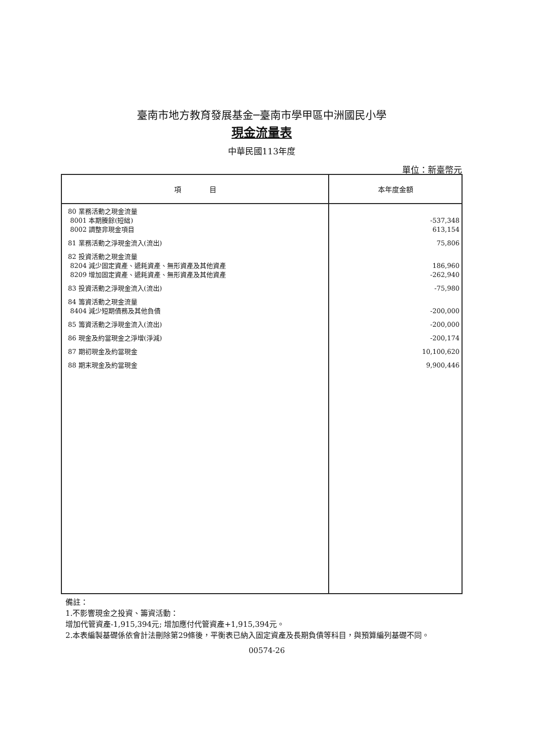臺南市地方教育發展基金─臺南市學甲區中洲國民小學
現金流量表
中華民國113年度
單位：新臺幣元
| 項 目 | 本年度金額 |
| --- | --- |
| 80 業務活動之現金流量 8001 本期賸餘(短絀) 8002 調整非現金項目 81 業務活動之淨現金流入(流出) 82 投資活動之現金流量 8204 減少固定資產、遞耗資產、無形資產及其他資產 8209 增加固定資產、遞耗資產、無形資產及其他資產 83 投資活動之淨現金流入(流出) 84 籌資活動之現金流量 8404 減少短期債務及其他負債 85 籌資活動之淨現金流入(流出) 86 現金及約當現金之淨增(淨減) 87 期初現金及約當現金 88 期末現金及約當現金 | -537,348 613,154 75,806 186,960 -262,940 -75,980 -200,000 -200,000 -200,174 10,100,620 9,900,446 |
備註：
1.不影響現金之投資、籌資活動：
增加代管資產-1,915,394元; 增加應付代管資產+1,915,394元。
2.本表編製基礎係依會計法刪除第29條後，平衡表已納入固定資產及長期負債等科目，與預算編列基礎不同。
00574-26